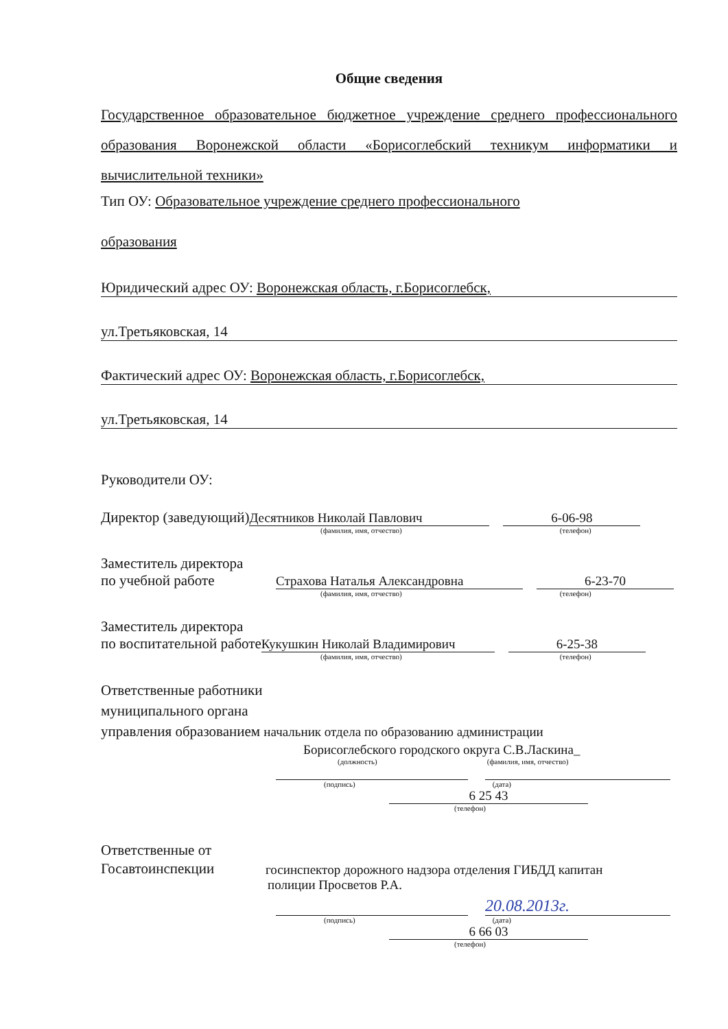Общие сведения
Государственное образовательное бюджетное учреждение среднего профессионального образования Воронежской области «Борисоглебский техникум информатики и вычислительной техники»
Тип ОУ: Образовательное учреждение среднего профессионального
образования
Юридический адрес ОУ: Воронежская область, г.Борисоглебск,
ул.Третьяковская, 14
Фактический адрес ОУ: Воронежская область, г.Борисоглебск,
ул.Третьяковская, 14
Руководители ОУ:
Директор (заведующий) Десятников Николай Павлович 6-06-98
(фамилия, имя, отчество) (телефон)
Заместитель директора
по учебной работе Страхова Наталья Александровна 6-23-70
(фамилия, имя, отчество) (телефон)
Заместитель директора
по воспитательной работе Кукушкин Николай Владимирович 6-25-38
(фамилия, имя, отчество) (телефон)
Ответственные работники
муниципального органа
управления образованием начальник отдела по образованию администрации
Борисоглебского городского округа С.В.Ласкина_
(должность) (фамилия, имя, отчество)
(подпись) (дата)
6 25 43
(телефон)
Ответственные от
Госавтоинспекции госинспектор дорожного надзора отделения ГИБДД капитан
полиции Просветов Р.А.
20.08.2013г.
(подпись) (дата)
6 66 03
(телефон)